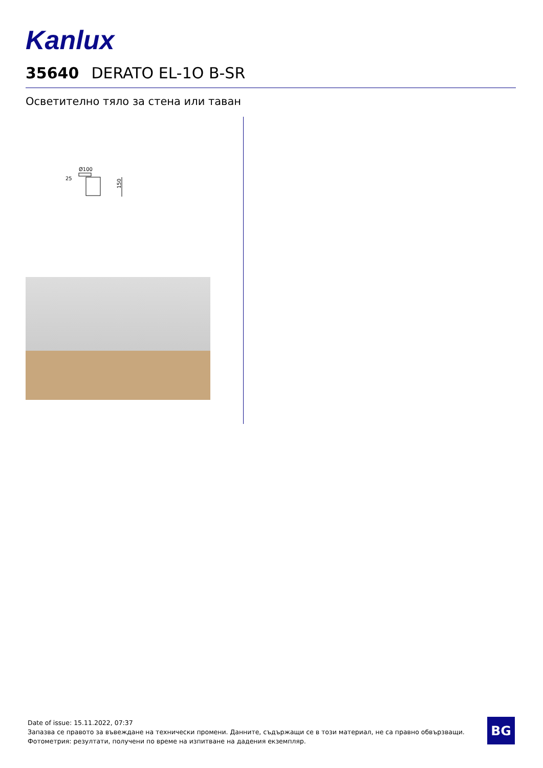Kanlux
35640 DERATO EL-1O B-SR
Осветително тяло за стена или таван
Ø100
25
150
Date of issue: 15.11.2022, 07:37
Запазва се правото за въвеждане на технически промени. Данните, съдържащи се в този материал, не са правно обвързващи.
Фотометрия: резултати, получени по време на изпитване на дадения екземпляр.
BG